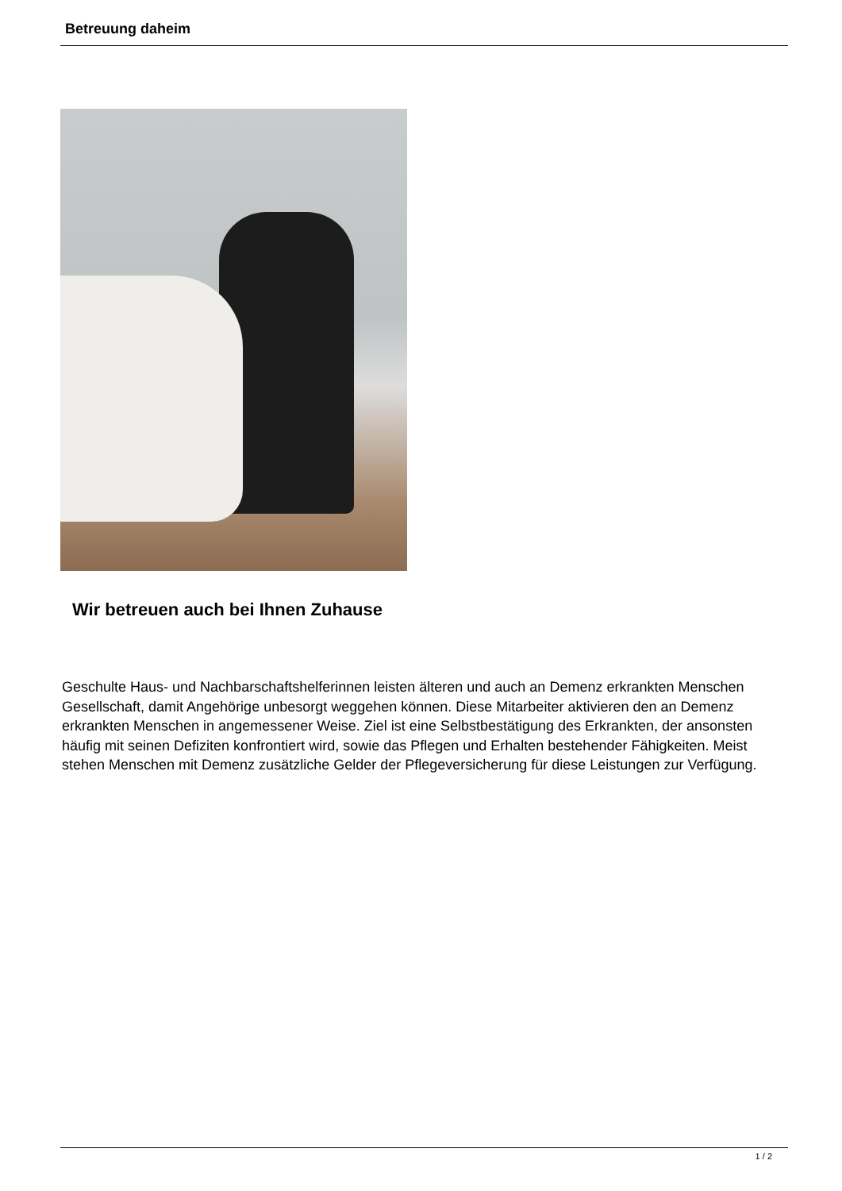Betreuung daheim
Wir betreuen auch bei Ihnen Zuhause
Geschulte Haus- und Nachbarschaftshelferinnen leisten älteren und auch an Demenz erkrankten Menschen Gesellschaft, damit Angehörige unbesorgt weggehen können. Diese Mitarbeiter aktivieren den an Demenz erkrankten Menschen in angemessener Weise. Ziel ist eine Selbstbestätigung des Erkrankten, der ansonsten häufig mit seinen Defiziten konfrontiert wird, sowie das Pflegen und Erhalten bestehender Fähigkeiten. Meist stehen Menschen mit Demenz zusätzliche Gelder der Pflegeversicherung für diese Leistungen zur Verfügung.
1 / 2